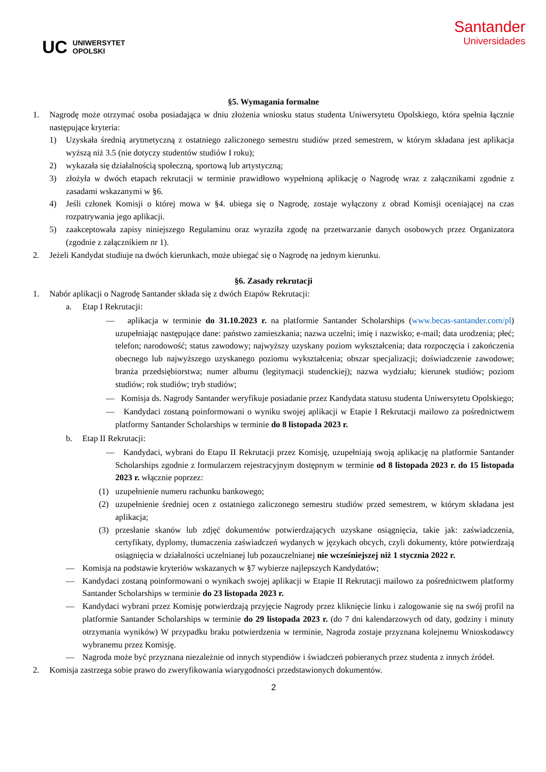UC UNIWERSYTET
OPOLSKI
Santander
Universidades
§5. Wymagania formalne
1. Nagrodę może otrzymać osoba posiadająca w dniu złożenia wniosku status studenta Uniwersytetu Opolskiego, która spełnia łącznie następujące kryteria:
1) Uzyskała średnią arytmetyczną z ostatniego zaliczonego semestru studiów przed semestrem, w którym składana jest aplikacja wyższą niż 3.5 (nie dotyczy studentów studiów I roku);
2) wykazała się działalnością społeczną, sportową lub artystyczną;
3) złożyła w dwóch etapach rekrutacji w terminie prawidłowo wypełnioną aplikację o Nagrodę wraz z załącznikami zgodnie z zasadami wskazanymi w §6.
4) Jeśli członek Komisji o której mowa w §4. ubiega się o Nagrodę, zostaje wyłączony z obrad Komisji oceniającej na czas rozpatrywania jego aplikacji.
5) zaakceptowała zapisy niniejszego Regulaminu oraz wyraziła zgodę na przetwarzanie danych osobowych przez Organizatora (zgodnie z załącznikiem nr 1).
2. Jeżeli Kandydat studiuje na dwóch kierunkach, może ubiegać się o Nagrodę na jednym kierunku.
§6. Zasady rekrutacji
1. Nabór aplikacji o Nagrodę Santander składa się z dwóch Etapów Rekrutacji:
a. Etap I Rekrutacji:
— aplikacja w terminie do 31.10.2023 r. na platformie Santander Scholarships (www.becas-santander.com/pl) uzupełniając następujące dane: państwo zamieszkania; nazwa uczelni; imię i nazwisko; e-mail; data urodzenia; płeć; telefon; narodowość; status zawodowy; najwyższy uzyskany poziom wykształcenia; data rozpoczęcia i zakończenia obecnego lub najwyższego uzyskanego poziomu wykształcenia; obszar specjalizacji; doświadczenie zawodowe; branża przedsiębiorstwa; numer albumu (legitymacji studenckiej); nazwa wydziału; kierunek studiów; poziom studiów; rok studiów; tryb studiów;
— Komisja ds. Nagrody Santander weryfikuje posiadanie przez Kandydata statusu studenta Uniwersytetu Opolskiego;
— Kandydaci zostaną poinformowani o wyniku swojej aplikacji w Etapie I Rekrutacji mailowo za pośrednictwem platformy Santander Scholarships w terminie do 8 listopada 2023 r.
b. Etap II Rekrutacji:
— Kandydaci, wybrani do Etapu II Rekrutacji przez Komisję, uzupełniają swoją aplikację na platformie Santander Scholarships zgodnie z formularzem rejestracyjnym dostępnym w terminie od 8 listopada 2023 r. do 15 listopada 2023 r. włącznie poprzez:
(1) uzupełnienie numeru rachunku bankowego;
(2) uzupełnienie średniej ocen z ostatniego zaliczonego semestru studiów przed semestrem, w którym składana jest aplikacja;
(3) przesłanie skanów lub zdjęć dokumentów potwierdzających uzyskane osiągnięcia, takie jak: zaświadczenia, certyfikaty, dyplomy, tłumaczenia zaświadczeń wydanych w językach obcych, czyli dokumenty, które potwierdzają osiągnięcia w działalności uczelnianej lub pozauczelnianej nie wcześniejszej niż 1 stycznia 2022 r.
— Komisja na podstawie kryteriów wskazanych w §7 wybierze najlepszych Kandydatów;
— Kandydaci zostaną poinformowani o wynikach swojej aplikacji w Etapie II Rekrutacji mailowo za pośrednictwem platformy Santander Scholarships w terminie do 23 listopada 2023 r.
— Kandydaci wybrani przez Komisję potwierdzają przyjęcie Nagrody przez kliknięcie linku i zalogowanie się na swój profil na platformie Santander Scholarships w terminie do 29 listopada 2023 r. (do 7 dni kalendarzowych od daty, godziny i minuty otrzymania wyników) W przypadku braku potwierdzenia w terminie, Nagroda zostaje przyznana kolejnemu Wnioskodawcy wybranemu przez Komisję.
— Nagroda może być przyznana niezależnie od innych stypendiów i świadczeń pobieranych przez studenta z innych źródeł.
2. Komisja zastrzega sobie prawo do zweryfikowania wiarygodności przedstawionych dokumentów.
2